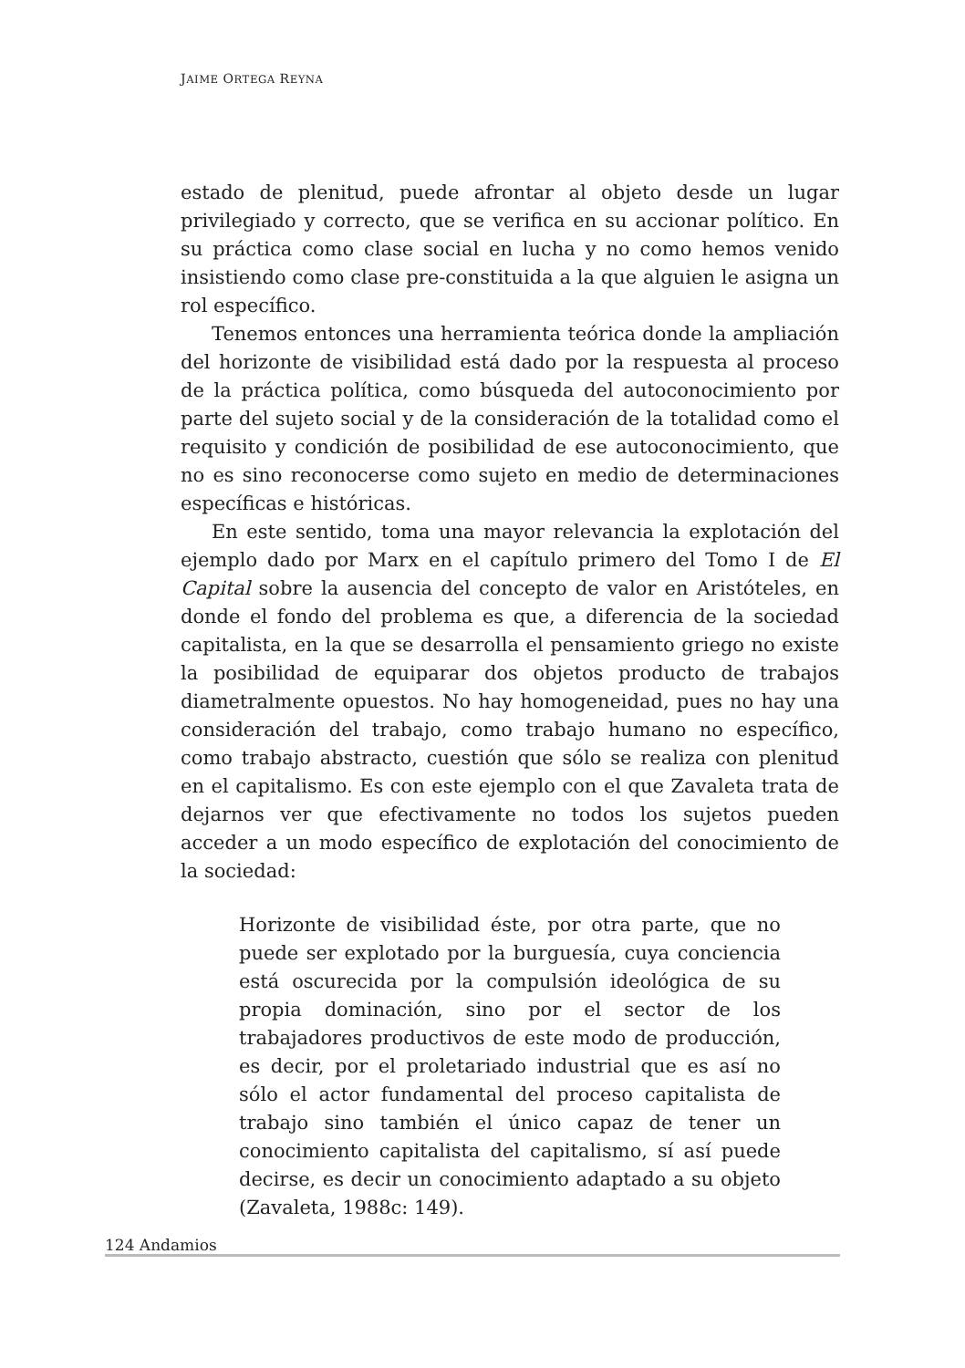JAIME ORTEGA REYNA
estado de plenitud, puede afrontar al objeto desde un lugar privilegiado y correcto, que se verifica en su accionar político. En su práctica como clase social en lucha y no como hemos venido insistiendo como clase pre-constituida a la que alguien le asigna un rol específico.
Tenemos entonces una herramienta teórica donde la ampliación del horizonte de visibilidad está dado por la respuesta al proceso de la práctica política, como búsqueda del autoconocimiento por parte del sujeto social y de la consideración de la totalidad como el requisito y condición de posibilidad de ese autoconocimiento, que no es sino reconocerse como sujeto en medio de determinaciones específicas e históricas.
En este sentido, toma una mayor relevancia la explotación del ejemplo dado por Marx en el capítulo primero del Tomo I de El Capital sobre la ausencia del concepto de valor en Aristóteles, en donde el fondo del problema es que, a diferencia de la sociedad capitalista, en la que se desarrolla el pensamiento griego no existe la posibilidad de equiparar dos objetos producto de trabajos diametralmente opuestos. No hay homogeneidad, pues no hay una consideración del trabajo, como trabajo humano no específico, como trabajo abstracto, cuestión que sólo se realiza con plenitud en el capitalismo. Es con este ejemplo con el que Zavaleta trata de dejarnos ver que efectivamente no todos los sujetos pueden acceder a un modo específico de explotación del conocimiento de la sociedad:
Horizonte de visibilidad éste, por otra parte, que no puede ser explotado por la burguesía, cuya conciencia está oscurecida por la compulsión ideológica de su propia dominación, sino por el sector de los trabajadores productivos de este modo de producción, es decir, por el proletariado industrial que es así no sólo el actor fundamental del proceso capitalista de trabajo sino también el único capaz de tener un conocimiento capitalista del capitalismo, sí así puede decirse, es decir un conocimiento adaptado a su objeto (Zavaleta, 1988c: 149).
124 Andamios